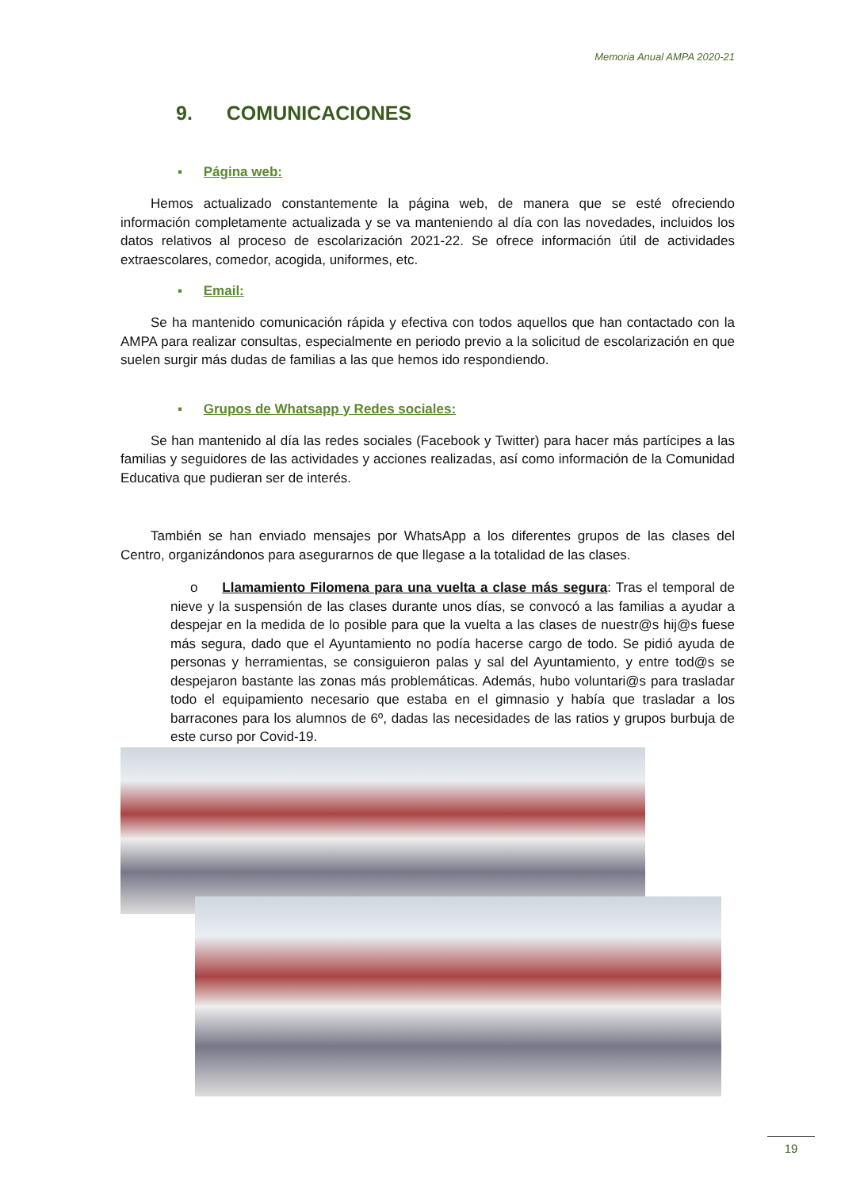Memoria Anual AMPA 2020-21
9. COMUNICACIONES
▪ Página web:
Hemos actualizado constantemente la página web, de manera que se esté ofreciendo información completamente actualizada y se va manteniendo al día con las novedades, incluidos los datos relativos al proceso de escolarización 2021-22. Se ofrece información útil de actividades extraescolares, comedor, acogida, uniformes, etc.
▪ Email:
Se ha mantenido comunicación rápida y efectiva con todos aquellos que han contactado con la AMPA para realizar consultas, especialmente en periodo previo a la solicitud de escolarización en que suelen surgir más dudas de familias a las que hemos ido respondiendo.
▪ Grupos de Whatsapp y Redes sociales:
Se han mantenido al día las redes sociales (Facebook y Twitter) para hacer más partícipes a las familias y seguidores de las actividades y acciones realizadas, así como información de la Comunidad Educativa que pudieran ser de interés.
También se han enviado mensajes por WhatsApp a los diferentes grupos de las clases del Centro, organizándonos para asegurarnos de que llegase a la totalidad de las clases.
o Llamamiento Filomena para una vuelta a clase más segura: Tras el temporal de nieve y la suspensión de las clases durante unos días, se convocó a las familias a ayudar a despejar en la medida de lo posible para que la vuelta a las clases de nuestr@s hij@s fuese más segura, dado que el Ayuntamiento no podía hacerse cargo de todo. Se pidió ayuda de personas y herramientas, se consiguieron palas y sal del Ayuntamiento, y entre tod@s se despejaron bastante las zonas más problemáticas. Además, hubo voluntari@s para trasladar todo el equipamiento necesario que estaba en el gimnasio y había que trasladar a los barracones para los alumnos de 6º, dadas las necesidades de las ratios y grupos burbuja de este curso por Covid-19.
19